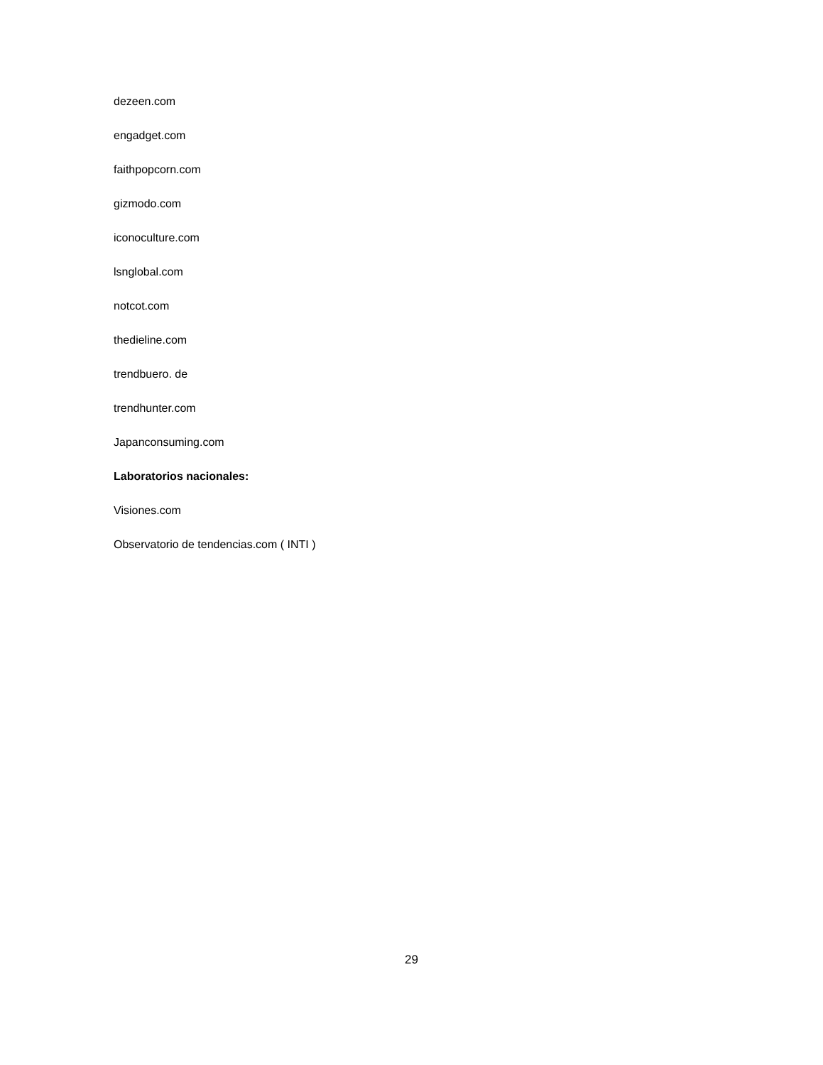dezeen.com
engadget.com
faithpopcorn.com
gizmodo.com
iconoculture.com
lsnglobal.com
notcot.com
thedieline.com
trendbuero. de
trendhunter.com
Japanconsuming.com
Laboratorios nacionales:
Visiones.com
Observatorio de tendencias.com ( INTI )
29